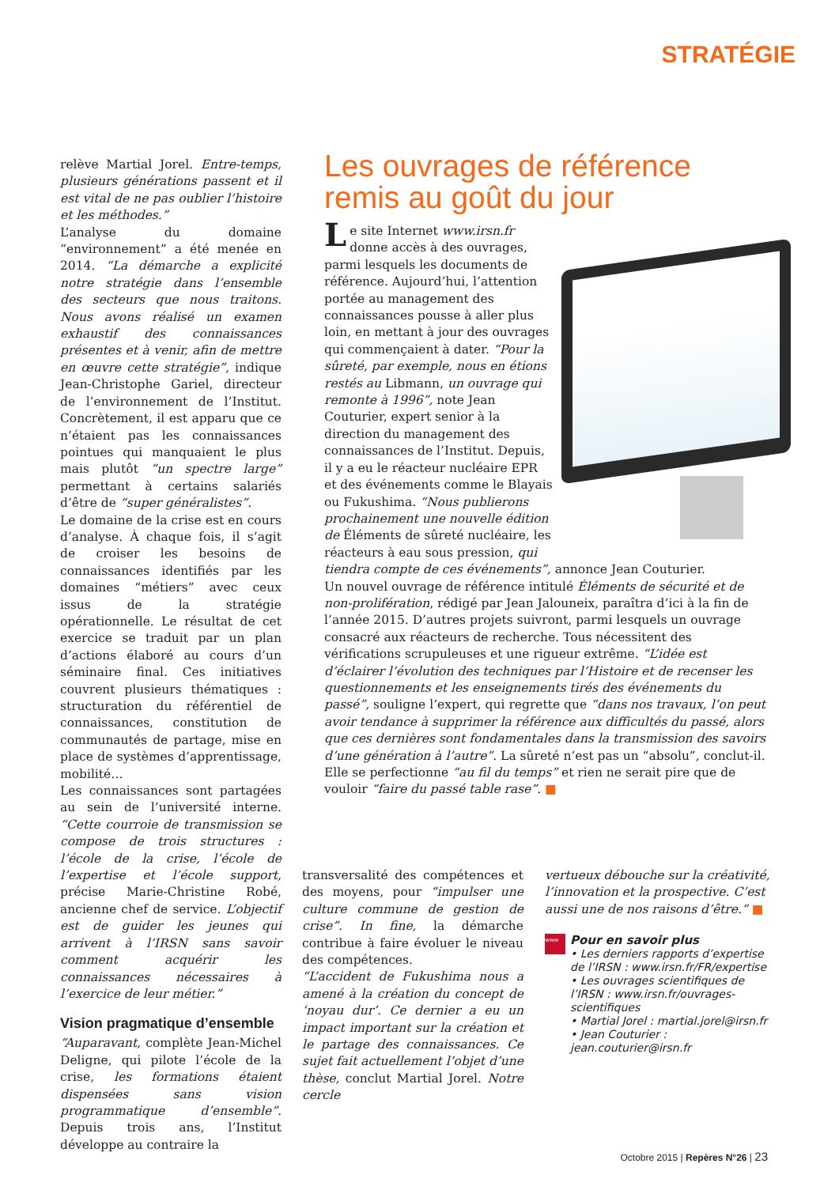STRATÉGIE
relève Martial Jorel. Entre-temps, plusieurs générations passent et il est vital de ne pas oublier l’histoire et les méthodes.”
L’analyse du domaine “environnement” a été menée en 2014. “La démarche a explicité notre stratégie dans l’ensemble des secteurs que nous traitons. Nous avons réalisé un examen exhaustif des connaissances présentes et à venir, afin de mettre en œuvre cette stratégie”, indique Jean-Christophe Gariel, directeur de l’environnement de l’Institut. Concrètement, il est apparu que ce n’étaient pas les connaissances pointues qui manquaient le plus mais plutôt “un spectre large” permettant à certains salariés d’être de “super généralistes”.
Le domaine de la crise est en cours d’analyse. À chaque fois, il s’agit de croiser les besoins de connaissances identifiés par les domaines “métiers” avec ceux issus de la stratégie opérationnelle. Le résultat de cet exercice se traduit par un plan d’actions élaboré au cours d’un séminaire final. Ces initiatives couvrent plusieurs thématiques : structuration du référentiel de connaissances, constitution de communautés de partage, mise en place de systèmes d’apprentissage, mobilité…
Les connaissances sont partagées au sein de l’université interne. “Cette courroie de transmission se compose de trois structures : l’école de la crise, l’école de l’expertise et l’école support, précise Marie-Christine Robé, ancienne chef de service. L’objectif est de guider les jeunes qui arrivent à l’IRSN sans savoir comment acquérir les connaissances nécessaires à l’exercice de leur métier.”
Vision pragmatique d’ensemble
“Auparavant, complète Jean-Michel Deligne, qui pilote l’école de la crise, les formations étaient dispensées sans vision programmatique d’ensemble”. Depuis trois ans, l’Institut développe au contraire la
Les ouvrages de référence remis au goût du jour
Le site Internet www.irsn.fr donne accès à des ouvrages, parmi lesquels les documents de référence. Aujourd’hui, l’attention portée au management des connaissances pousse à aller plus loin, en mettant à jour des ouvrages qui commençaient à dater. “Pour la sûreté, par exemple, nous en étions restés au Libmann, un ouvrage qui remonte à 1996”, note Jean Couturier, expert senior à la direction du management des connaissances de l’Institut. Depuis, il y a eu le réacteur nucléaire EPR et des événements comme le Blayais ou Fukushima. “Nous publierons prochainement une nouvelle édition de Éléments de sûreté nucléaire, les réacteurs à eau sous pression, qui tiendra compte de ces événements”, annonce Jean Couturier.
Un nouvel ouvrage de référence intitulé Éléments de sécurité et de non-prolifération, rédigé par Jean Jalouneix, paraîtra d’ici à la fin de l’année 2015. D’autres projets suivront, parmi lesquels un ouvrage consacré aux réacteurs de recherche. Tous nécessitent des vérifications scrupuleuses et une rigueur extrême. “L’idée est d’éclairer l’évolution des techniques par l’Histoire et de recenser les questionnements et les enseignements tirés des événements du passé”, souligne l’expert, qui regrette que “dans nos travaux, l’on peut avoir tendance à supprimer la référence aux difficultés du passé, alors que ces dernières sont fondamentales dans la transmission des savoirs d’une génération à l’autre”. La sûreté n’est pas un “absolu”, conclut-il. Elle se perfectionne “au fil du temps” et rien ne serait pire que de vouloir “faire du passé table rase”. ■
transversalité des compétences et des moyens, pour “impulser une culture commune de gestion de crise”. In fine, la démarche contribue à faire évoluer le niveau des compétences.
“L’accident de Fukushima nous a amené à la création du concept de ‘noyau dur’. Ce dernier a eu un impact important sur la création et le partage des connaissances. Ce sujet fait actuellement l’objet d’une thèse, conclut Martial Jorel. Notre cercle
vertueux débouche sur la créativité, l’innovation et la prospective. C’est aussi une de nos raisons d’être.” ■
www Pour en savoir plus
• Les derniers rapports d’expertise de l’IRSN : www.irsn.fr/FR/expertise
• Les ouvrages scientifiques de l’IRSN : www.irsn.fr/ouvrages-scientifiques
• Martial Jorel : martial.jorel@irsn.fr
• Jean Couturier : jean.couturier@irsn.fr
Octobre 2015 | Repères N°26 | 23